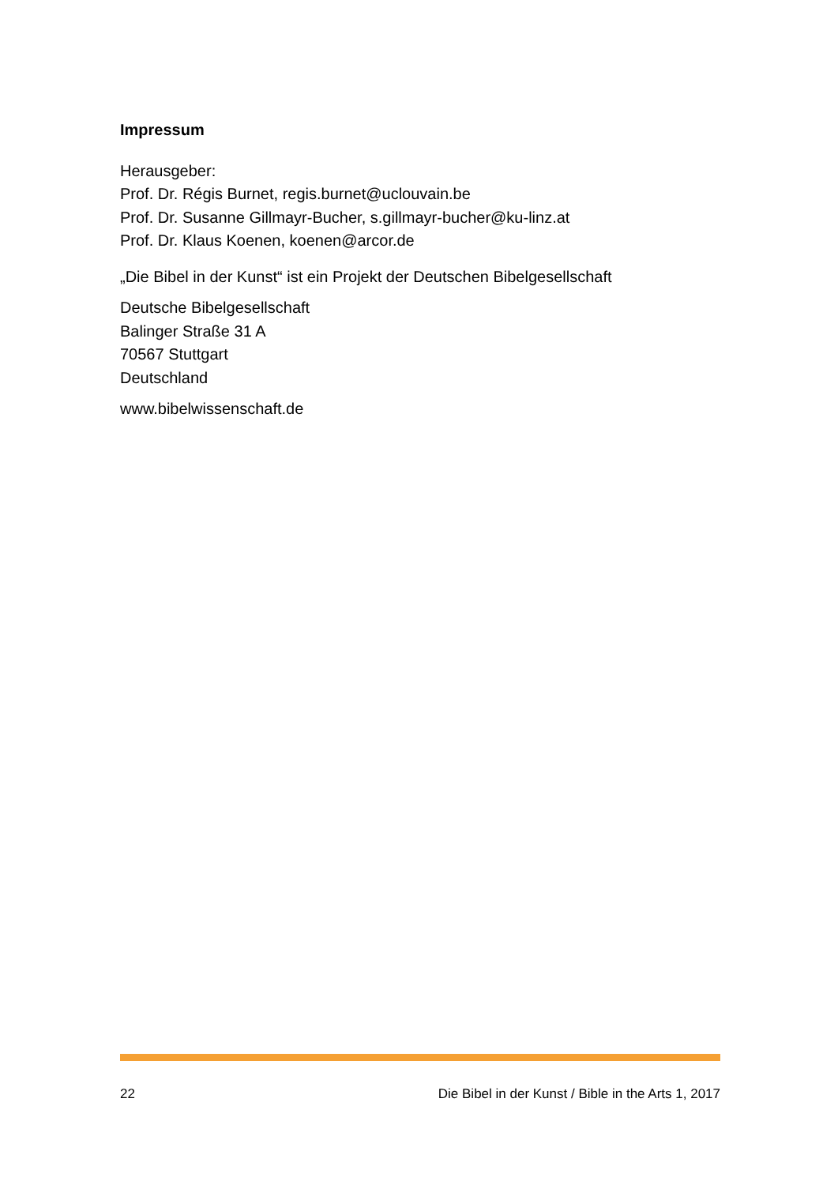Impressum
Herausgeber:
Prof. Dr. Régis Burnet, regis.burnet@uclouvain.be
Prof. Dr. Susanne Gillmayr-Bucher, s.gillmayr-bucher@ku-linz.at
Prof. Dr. Klaus Koenen, koenen@arcor.de
„Die Bibel in der Kunst“ ist ein Projekt der Deutschen Bibelgesellschaft
Deutsche Bibelgesellschaft
Balinger Straße 31 A
70567 Stuttgart
Deutschland
www.bibelwissenschaft.de
22 Die Bibel in der Kunst / Bible in the Arts 1, 2017